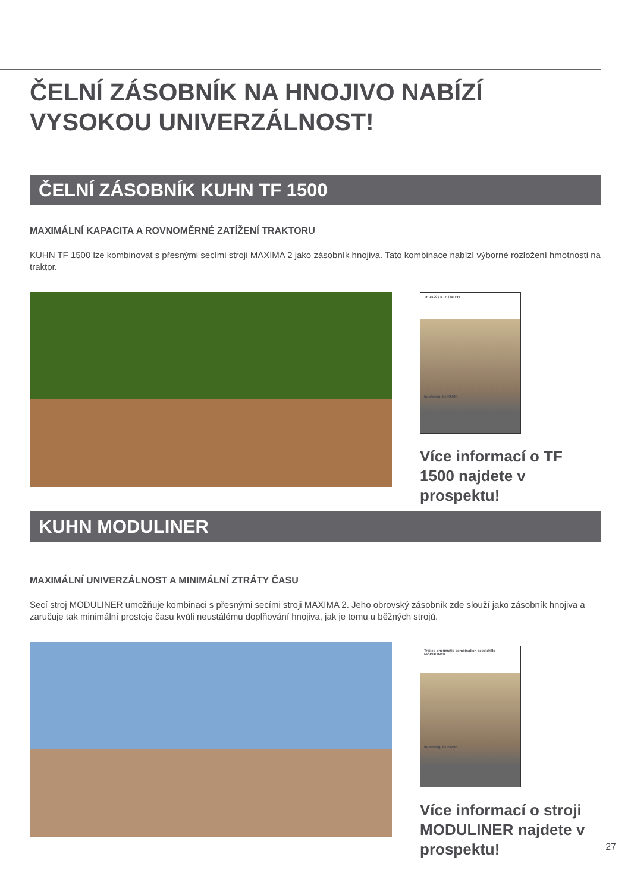ČELNÍ ZÁSOBNÍK NA HNOJIVO NABÍZÍ VYSOKOU UNIVERZÁLNOST!
ČELNÍ ZÁSOBNÍK KUHN TF 1500
MAXIMÁLNÍ KAPACITA A ROVNOMĚRNÉ ZATÍŽENÍ TRAKTORU
KUHN TF 1500 lze kombinovat s přesnými secími stroji MAXIMA 2 jako zásobník hnojiva. Tato kombinace nabízí výborné rozložení hmotnosti na traktor.
TF 1500 / BTF / BTFR
be strong, be KUHN
Více informací o TF 1500 najdete v prospektu!
KUHN MODULINER
MAXIMÁLNÍ UNIVERZÁLNOST A MINIMÁLNÍ ZTRÁTY ČASU
Secí stroj MODULINER umožňuje kombinaci s přesnými secími stroji MAXIMA 2. Jeho obrovský zásobník zde slouží jako zásobník hnojiva a zaručuje tak minimální prostoje času kvůli neustálému doplňování hnojiva, jak je tomu u běžných strojů.
Trailed pneumatic combination seed drills
MODULINER
be strong, be KUHN
Více informací o stroji MODULINER najdete v prospektu!
27